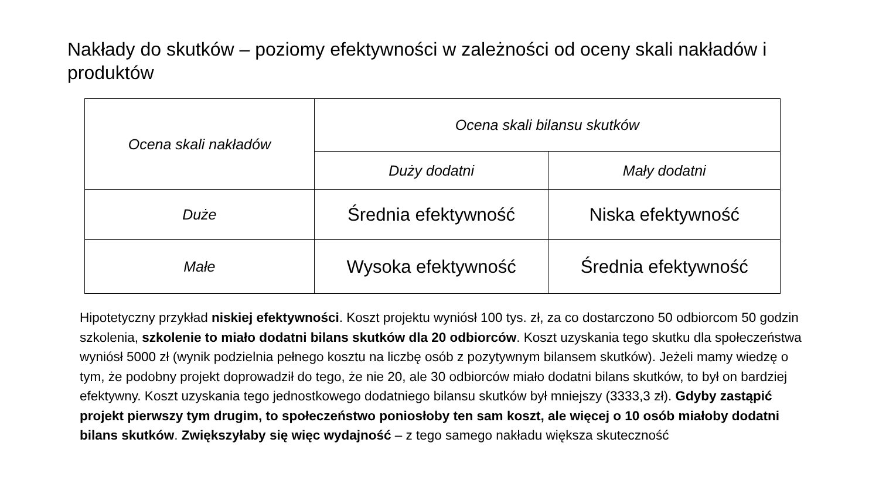Nakłady do skutków – poziomy efektywności w zależności od oceny skali nakładów i produktów
| Ocena skali nakładów | Ocena skali bilansu skutków | |
| --- | --- | --- |
| | Duży dodatni | Mały dodatni |
| Duże | Średnia efektywność | Niska efektywność |
| Małe | Wysoka efektywność | Średnia efektywność |
Hipotetyczny przykład niskiej efektywności. Koszt projektu wyniósł 100 tys. zł, za co dostarczono 50 odbiorcom 50 godzin szkolenia, szkolenie to miało dodatni bilans skutków dla 20 odbiorców. Koszt uzyskania tego skutku dla społeczeństwa wyniósł 5000 zł (wynik podzielnia pełnego kosztu na liczbę osób z pozytywnym bilansem skutków). Jeżeli mamy wiedzę o tym, że podobny projekt doprowadził do tego, że nie 20, ale 30 odbiorców miało dodatni bilans skutków, to był on bardziej efektywny. Koszt uzyskania tego jednostkowego dodatniego bilansu skutków był mniejszy (3333,3 zł). Gdyby zastąpić projekt pierwszy tym drugim, to społeczeństwo poniosłoby ten sam koszt, ale więcej o 10 osób miałoby dodatni bilans skutków. Zwiększyłaby się więc wydajność – z tego samego nakładu większa skuteczność